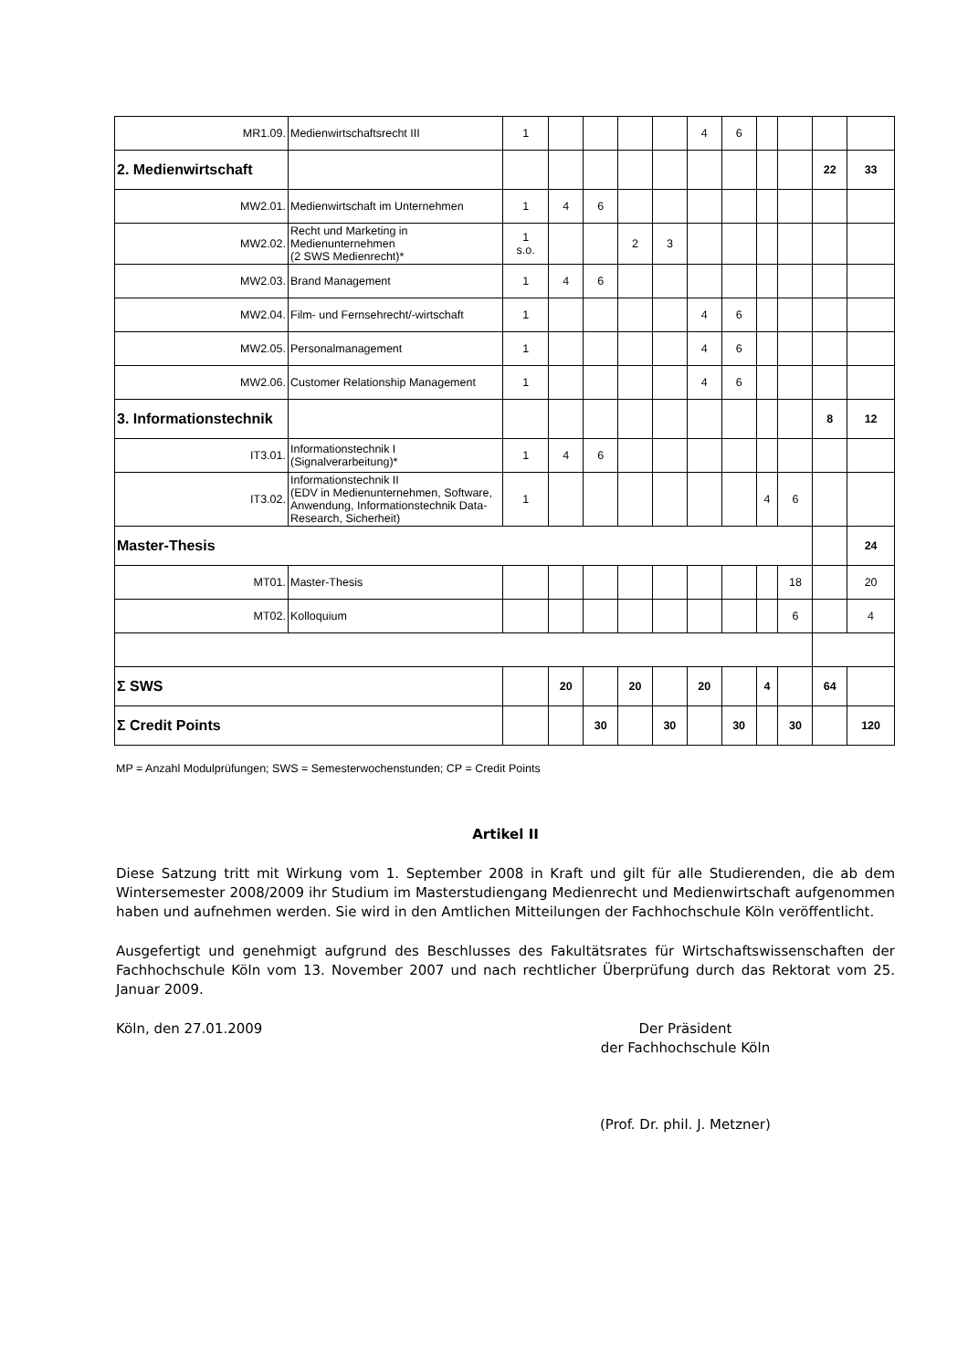| MR1.09. | Medienwirtschaftsrecht III | 1 | | | | | 4 | 6 | | | | |
| 2. Medienwirtschaft | | | | | | | | | | | 22 | 33 |
| MW2.01. | Medienwirtschaft im Unternehmen | 1 | 4 | 6 | | | | | | | | |
| MW2.02. | Recht und Marketing in Medienunternehmen (2 SWS Medienrecht)* | 1 s.o. | | | 2 | 3 | | | | | | |
| MW2.03. | Brand Management | 1 | 4 | 6 | | | | | | | | |
| MW2.04. | Film- und Fernsehrecht/-wirtschaft | 1 | | | | | 4 | 6 | | | | |
| MW2.05. | Personalmanagement | 1 | | | | | 4 | 6 | | | | |
| MW2.06. | Customer Relationship Management | 1 | | | | | 4 | 6 | | | | |
| 3. Informationstechnik | | | | | | | | | | | 8 | 12 |
| IT3.01. | Informationstechnik I (Signalverarbeitung)* | 1 | 4 | 6 | | | | | | | | |
| IT3.02. | Informationstechnik II (EDV in Medienunternehmen, Software, Anwendung, Informationstechnik Data-Research, Sicherheit) | 1 | | | | | | | 4 | 6 | | |
| Master-Thesis | | | | | | | | | | | | 24 |
| MT01. | Master-Thesis | | | | | | | | | 18 | | 20 |
| MT02. | Kolloquium | | | | | | | | | 6 | | 4 |
| Σ SWS | | | 20 | | 20 | | 20 | | 4 | | 64 | |
| Σ Credit Points | | | | 30 | | 30 | | 30 | | 30 | | 120 |
MP = Anzahl Modulprüfungen; SWS = Semesterwochenstunden; CP = Credit Points
Artikel II
Diese Satzung tritt mit Wirkung vom 1. September 2008 in Kraft und gilt für alle Studierenden, die ab dem Wintersemester 2008/2009 ihr Studium im Masterstudiengang Medienrecht und Medienwirtschaft aufgenommen haben und aufnehmen werden. Sie wird in den Amtlichen Mitteilungen der Fachhochschule Köln veröffentlicht.
Ausgefertigt und genehmigt aufgrund des Beschlusses des Fakultätsrates für Wirtschaftswissenschaften der Fachhochschule Köln vom 13. November 2007 und nach rechtlicher Überprüfung durch das Rektorat vom 25. Januar 2009.
Köln, den 27.01.2009 Der Präsident
der Fachhochschule Köln
(Prof. Dr. phil. J. Metzner)